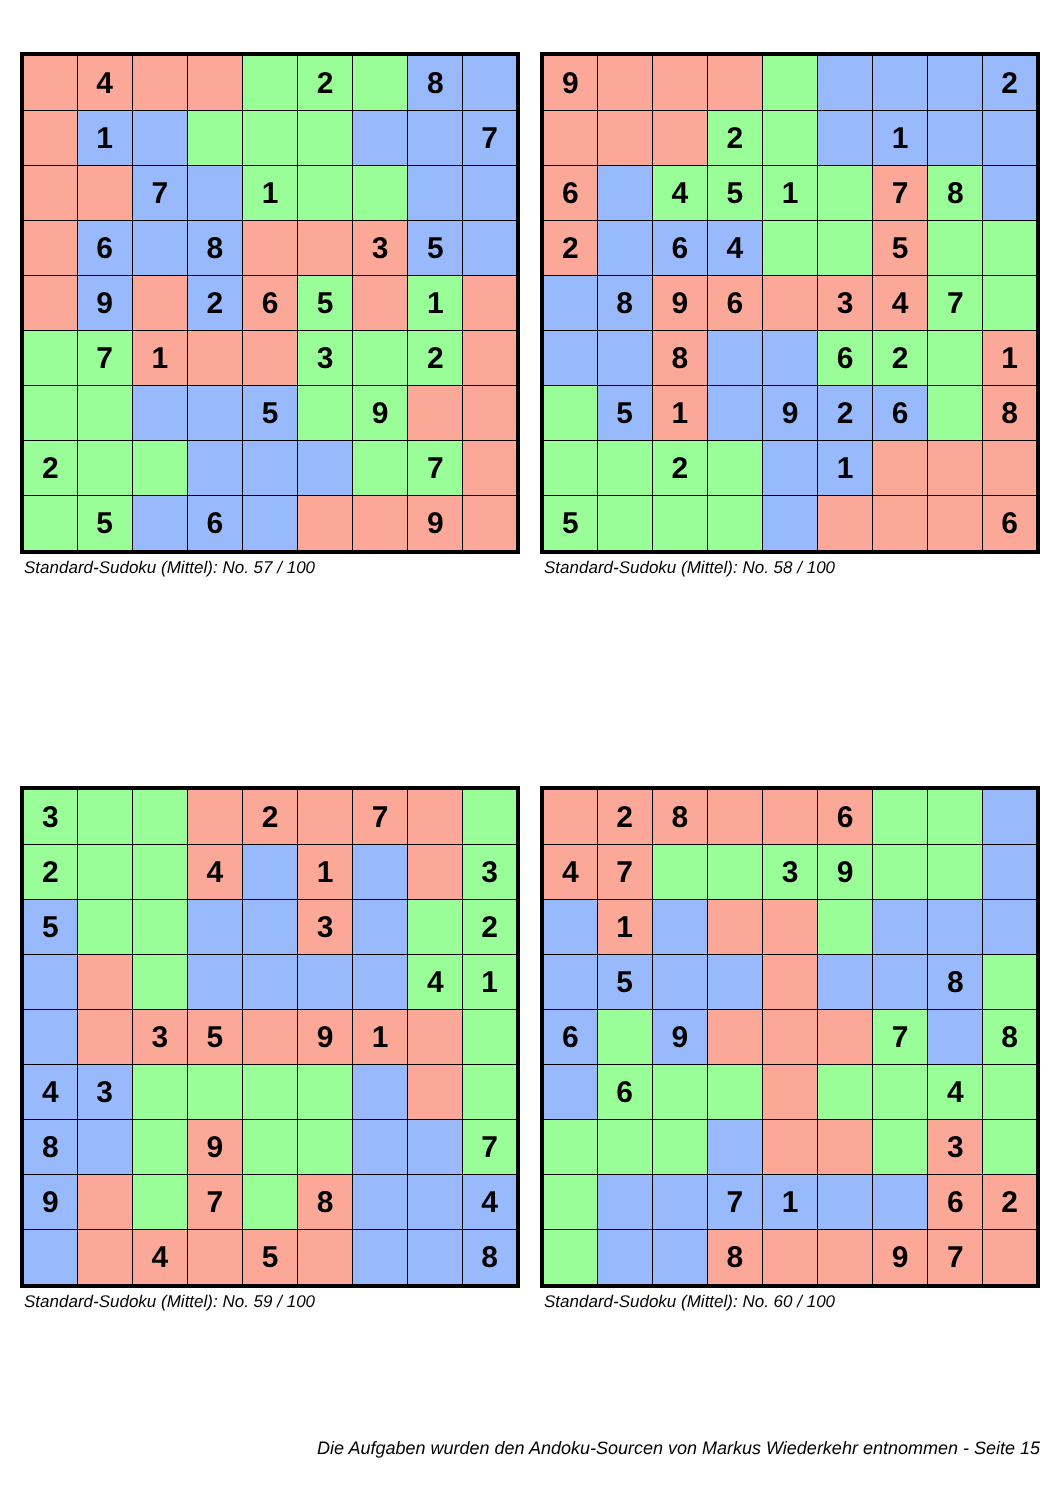| | 4 | | | | 2 | | 8 | |
| | 1 | | | | | | | 7 |
| | | 7 | | 1 | | | | |
| | 6 | | 8 | | | 3 | 5 | |
| | 9 | | 2 | 6 | 5 | | 1 | |
| | 7 | 1 | | | 3 | | 2 | |
| | | | | 5 | | 9 | | |
| 2 | | | | | | | 7 | |
| | 5 | | 6 | | | | 9 | |
Standard-Sudoku (Mittel): No. 57 / 100
| 9 | | | | | | | | 2 |
| | | | 2 | | | 1 | | |
| 6 | | 4 | 5 | 1 | | 7 | 8 | |
| 2 | | 6 | 4 | | | 5 | | |
| | 8 | 9 | 6 | | 3 | 4 | 7 | |
| | | 8 | | | 6 | 2 | | 1 |
| | 5 | 1 | | 9 | 2 | 6 | | 8 |
| | | 2 | | | 1 | | | |
| 5 | | | | | | | | 6 |
Standard-Sudoku (Mittel): No. 58 / 100
| 3 | | | | 2 | | 7 | | |
| 2 | | | 4 | | 1 | | | 3 |
| 5 | | | | | 3 | | | 2 |
| | | | | | | | 4 | 1 |
| | | 3 | 5 | | 9 | 1 | | |
| 4 | 3 | | | | | | | |
| 8 | | | 9 | | | | | 7 |
| 9 | | | 7 | | 8 | | | 4 |
| | | 4 | | 5 | | | | 8 |
Standard-Sudoku (Mittel): No. 59 / 100
| | 2 | 8 | | | 6 | | | |
| 4 | 7 | | | 3 | 9 | | | |
| | 1 | | | | | | | |
| | 5 | | | | | | 8 | |
| 6 | | 9 | | | | 7 | | 8 |
| | 6 | | | | | | 4 | |
| | | | | | | | 3 | |
| | | | 7 | 1 | | | 6 | 2 |
| | | | 8 | | | 9 | 7 | |
Standard-Sudoku (Mittel): No. 60 / 100
Die Aufgaben wurden den Andoku-Sourcen von Markus Wiederkehr entnommen - Seite 15